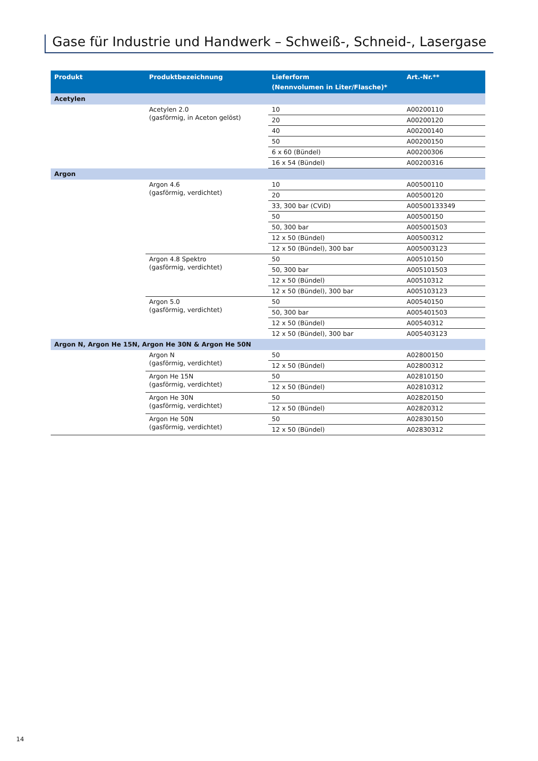Gase für Industrie und Handwerk – Schweiß-, Schneid-, Lasergase
| Produkt | Produktbezeichnung | Lieferform (Nennvolumen in Liter/Flasche)* | Art.-Nr.** |
| --- | --- | --- | --- |
| Acetylen | | | |
| | Acetylen 2.0 (gasförmig, in Aceton gelöst) | 10 | A00200110 |
| | | 20 | A00200120 |
| | | 40 | A00200140 |
| | | 50 | A00200150 |
| | | 6 x 60 (Bündel) | A00200306 |
| | | 16 x 54 (Bündel) | A00200316 |
| Argon | | | |
| | Argon 4.6 (gasförmig, verdichtet) | 10 | A00500110 |
| | | 20 | A00500120 |
| | | 33, 300 bar (CViD) | A00500133349 |
| | | 50 | A00500150 |
| | | 50, 300 bar | A005001503 |
| | | 12 x 50 (Bündel) | A00500312 |
| | | 12 x 50 (Bündel), 300 bar | A005003123 |
| | Argon 4.8 Spektro (gasförmig, verdichtet) | 50 | A00510150 |
| | | 50, 300 bar | A005101503 |
| | | 12 x 50 (Bündel) | A00510312 |
| | | 12 x 50 (Bündel), 300 bar | A005103123 |
| | Argon 5.0 (gasförmig, verdichtet) | 50 | A00540150 |
| | | 50, 300 bar | A005401503 |
| | | 12 x 50 (Bündel) | A00540312 |
| | | 12 x 50 (Bündel), 300 bar | A005403123 |
| Argon N, Argon He 15N, Argon He 30N & Argon He 50N | | | |
| | Argon N (gasförmig, verdichtet) | 50 | A02800150 |
| | | 12 x 50 (Bündel) | A02800312 |
| | Argon He 15N (gasförmig, verdichtet) | 50 | A02810150 |
| | | 12 x 50 (Bündel) | A02810312 |
| | Argon He 30N (gasförmig, verdichtet) | 50 | A02820150 |
| | | 12 x 50 (Bündel) | A02820312 |
| | Argon He 50N (gasförmig, verdichtet) | 50 | A02830150 |
| | | 12 x 50 (Bündel) | A02830312 |
14